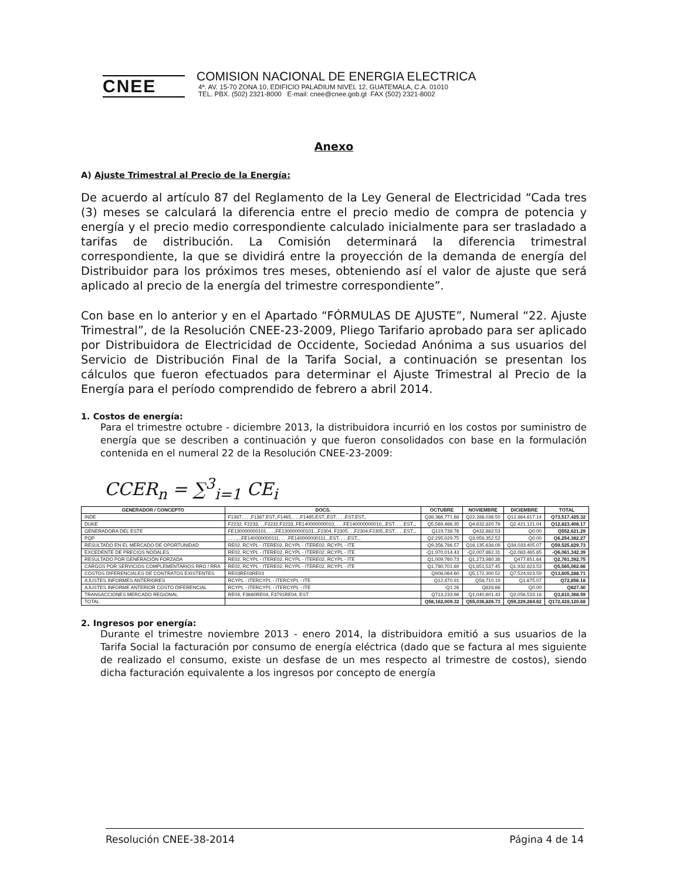CNEE
COMISION NACIONAL DE ENERGIA ELECTRICA
4ª. AV. 15-70 ZONA 10, EDIFICIO PALADIUM NIVEL 12, GUATEMALA, C.A. 01010
TEL. PBX. (502) 2321-8000 E-mail: cnee@cnee.gob.gt FAX (502) 2321-8002
Anexo
A) Ajuste Trimestral al Precio de la Energía:
De acuerdo al artículo 87 del Reglamento de la Ley General de Electricidad “Cada tres (3) meses se calculará la diferencia entre el precio medio de compra de potencia y energía y el precio medio correspondiente calculado inicialmente para ser trasladado a tarifas de distribución. La Comisión determinará la diferencia trimestral correspondiente, la que se dividirá entre la proyección de la demanda de energía del Distribuidor para los próximos tres meses, obteniendo así el valor de ajuste que será aplicado al precio de la energía del trimestre correspondiente”.
Con base en lo anterior y en el Apartado “FÓRMULAS DE AJUSTE”, Numeral “22. Ajuste Trimestral”, de la Resolución CNEE-23-2009, Pliego Tarifario aprobado para ser aplicado por Distribuidora de Electricidad de Occidente, Sociedad Anónima a sus usuarios del Servicio de Distribución Final de la Tarifa Social, a continuación se presentan los cálculos que fueron efectuados para determinar el Ajuste Trimestral al Precio de la Energía para el período comprendido de febrero a abril 2014.
1. Costos de energía:
Para el trimestre octubre - diciembre 2013, la distribuidora incurrió en los costos por suministro de energía que se describen a continuación y que fueron consolidados con base en la formulación contenida en el numeral 22 de la Resolución CNEE-23-2009:
CCER<sub>n</sub> = ∑<sup>3</sup><sub>i=1</sub> CE<sub>i</sub>
| GENERADOR / CONCEPTO | DOCS. | OCTUBRE | NOVIEMBRE | DICIEMBRE | TOTAL |
| --- | --- | --- | --- | --- | --- |
| INDE | F1387, , , ,F1387,EST,,F1465, , , ,F1465,EST,,EST, , , ,EST,EST,, | Q38,366,771.68 | Q22,286,036.50 | Q12,864,617.14 | Q73,517,425.32 |
| DUKE | F2232, F2233, , ,F2232,F2233,,FE140000000010, , , ,FE140000000010,,,EST, , , ,EST,,, | Q5,569,466.35 | Q4,832,820.78 | Q2,421,121.04 | Q12,823,408.17 |
| GENERADORA DEL ESTE | FE130000000101, , , ,FE130000000101,,,F2304, F2305, , ,F2304,F2305,,EST, , , ,EST,,, | Q119,738.76 | Q432,882.53 | Q0.00 | Q552,621.29 |
| PQP | , , , ,,,,FE140000000111, , , ,FE140000000111,,,EST, , , ,EST,,, | Q2,295,029.75 | Q3,959,352.52 | Q0.00 | Q6,254,382.27 |
| RESULTADO EN EL MERCADO DE OPORTUNIDAD | RE02, RCYPL - ITERE02, RCYPL - ITERE02, RCYPL - ITE | Q9,356,786.57 | Q16,135,638.09 | Q34,033,405.07 | Q59,525,829.73 |
| EXCEDENTE DE PRECIOS NODALES | RE02, RCYPL - ITERE02, RCYPL - ITERE02, RCYPL - ITE | -Q1,970,014.43 | -Q2,007,862.31 | -Q2,083,465.65 | -Q6,061,342.39 |
| RESULTADO POR GENERACIÓN FORZADA | RE02, RCYPL - ITERE02, RCYPL - ITERE02, RCYPL - ITE | Q1,009,760.73 | Q1,273,980.38 | Q477,651.64 | Q2,761,392.75 |
| CARGOS POR SERVICIOS COMPLEMENTARIOS RRO / RRA | RE02, RCYPL - ITERE02, RCYPL - ITERE02, RCYPL - ITE | Q1,780,701.69 | Q1,851,537.45 | Q1,932,823.53 | Q5,565,062.66 |
| COSTOS DIFERENCIALES DE CONTRATOS EXISTENTES | RE03RE03RE03 | Q908,064.60 | Q5,172,300.52 | Q7,524,923.59 | Q13,605,288.71 |
| AJUSTES INFORMES ANTERIORES | RCYPL - ITERCYPL - ITERCYPL - ITE | Q12,470.91 | Q58,710.19 | Q1,675.07 | Q72,856.18 |
| AJUSTES INFORME ANTERIOR COSTO DIFERENCIAL | RCYPL - ITERCYPL - ITERCYPL - ITE | -Q1.26 | Q828.66 | Q0.00 | Q827.40 |
| TRANSACCIONES MERCADO REGIONAL | RE04, F3660RE04, F3791RE04, EST | Q713,233.98 | Q1,040,601.43 | Q2,056,533.18 | Q3,810,368.59 |
| TOTAL | | Q58,162,009.32 | Q55,036,826.73 | Q59,229,284.62 | Q172,428,120.68 |
2. Ingresos por energía:
Durante el trimestre noviembre 2013 - enero 2014, la distribuidora emitió a sus usuarios de la Tarifa Social la facturación por consumo de energía eléctrica (dado que se factura al mes siguiente de realizado el consumo, existe un desfase de un mes respecto al trimestre de costos), siendo dicha facturación equivalente a los ingresos por concepto de energía
Resolución CNEE-38-2014 Página 4 de 14